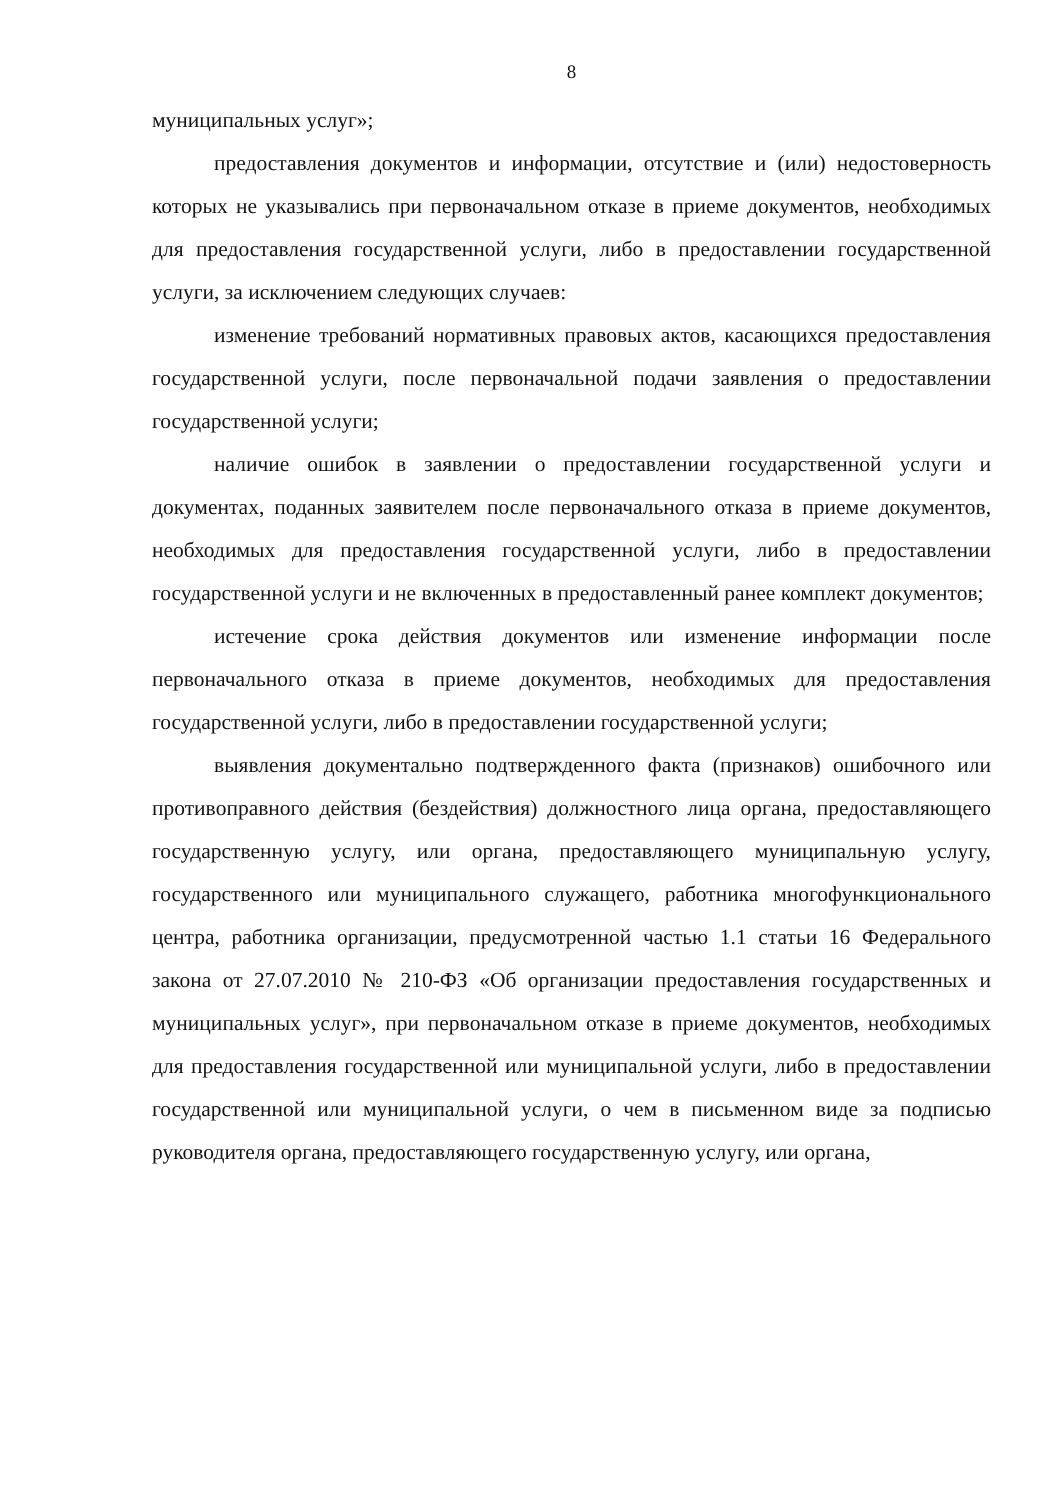8
муниципальных услуг»;
предоставления документов и информации, отсутствие и (или) недостоверность которых не указывались при первоначальном отказе в приеме документов, необходимых для предоставления государственной услуги, либо в предоставлении государственной услуги, за исключением следующих случаев:
изменение требований нормативных правовых актов, касающихся предоставления государственной услуги, после первоначальной подачи заявления о предоставлении государственной услуги;
наличие ошибок в заявлении о предоставлении государственной услуги и документах, поданных заявителем после первоначального отказа в приеме документов, необходимых для предоставления государственной услуги, либо в предоставлении государственной услуги и не включенных в предоставленный ранее комплект документов;
истечение срока действия документов или изменение информации после первоначального отказа в приеме документов, необходимых для предоставления государственной услуги, либо в предоставлении государственной услуги;
выявления документально подтвержденного факта (признаков) ошибочного или противоправного действия (бездействия) должностного лица органа, предоставляющего государственную услугу, или органа, предоставляющего муниципальную услугу, государственного или муниципального служащего, работника многофункционального центра, работника организации, предусмотренной частью 1.1 статьи 16 Федерального закона от 27.07.2010 № 210-ФЗ «Об организации предоставления государственных и муниципальных услуг», при первоначальном отказе в приеме документов, необходимых для предоставления государственной или муниципальной услуги, либо в предоставлении государственной или муниципальной услуги, о чем в письменном виде за подписью руководителя органа, предоставляющего государственную услугу, или органа,